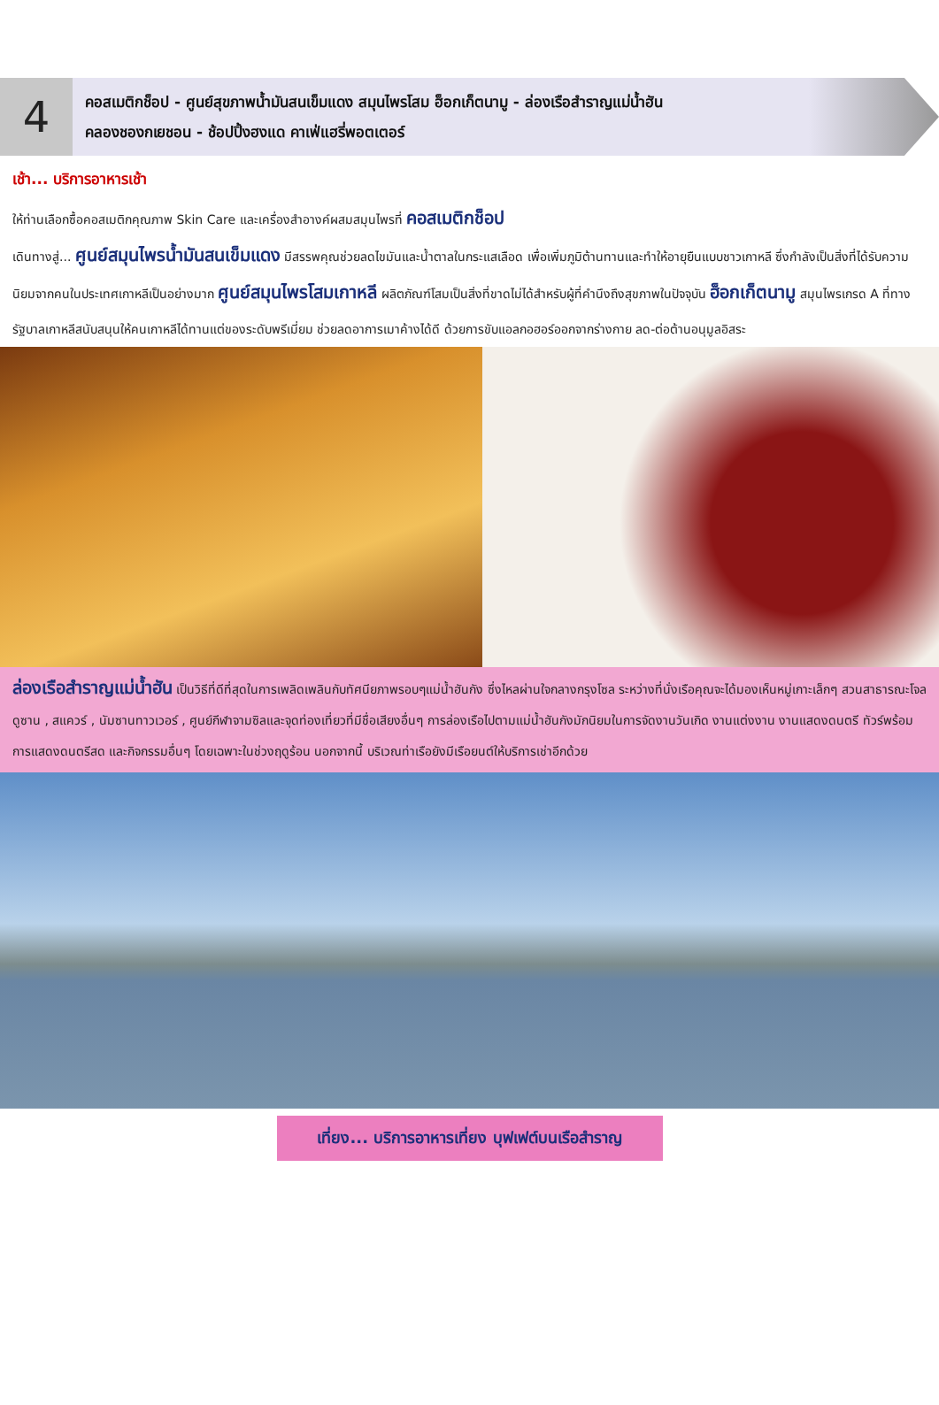4
คอสเมติกช็อป - ศูนย์สุขภาพน้ำมันสนเข็มแดง สมุนไพรโสม ฮ็อกเก็ตนามู - ล่องเรือสำราญแม่น้ำฮัน
คลองชองกเยชอน - ช้อปปิ้งฮงแด คาเฟ่แฮรี่พอตเตอร์
เช้า... บริการอาหารเช้า
ให้ท่านเลือกซื้อคอสเมติกคุณภาพ Skin Care และเครื่องสำอางค์ผสมสมุนไพรที่ คอสเมติกช็อป
เดินทางสู่... ศูนย์สมุนไพรน้ำมันสนเข็มแดง มีสรรพคุณช่วยลดไขมันและน้ำตาลในกระแสเลือด เพื่อเพิ่มภูมิต้านทานและทำให้อายุยืนแบบชาวเกาหลี ซึ่งกำลังเป็นสิ่งที่ได้รับความนิยมจากคนในประเทศเกาหลีเป็นอย่างมาก ศูนย์สมุนไพรโสมเกาหลี ผลิตภัณฑ์โสมเป็นสิ่งที่ขาดไม่ได้สำหรับผู้ที่คำนึงถึงสุขภาพในปัจจุบัน ฮ็อกเก็ตนามู สมุนไพรเกรด A ที่ทางรัฐบาลเกาหลีสนับสนุนให้คนเกาหลีได้ทานแต่ของระดับพรีเมี่ยม ช่วยลดอาการเมาค้างได้ดี ด้วยการขับแอลกอฮอร์ออกจากร่างกาย ลด-ต่อต้านอนุมูลอิสระ
ล่องเรือสำราญแม่น้ำฮัน เป็นวิธีที่ดีที่สุดในการเพลิดเพลินกับทัศนียภาพรอบๆแม่น้ำฮันกัง ซึ่งไหลผ่านใจกลางกรุงโซล ระหว่างที่นั่งเรือคุณจะได้มองเห็นหมู่เกาะเล็กๆ สวนสาธารณะโจลดูซาน , สแควร์ , นัมซานทาวเวอร์ , ศูนย์กีฬาจามซิลและจุดท่องเที่ยวที่มีชื่อเสียงอื่นๆ การล่องเรือไปตามแม่น้ำฮันกังมักนิยมในการจัดงานวันเกิด งานแต่งงาน งานแสดงดนตรี ทัวร์พร้อมการแสดงดนตรีสด และกิจกรรมอื่นๆ โดยเฉพาะในช่วงฤดูร้อน นอกจากนี้ บริเวณท่าเรือยังมีเรือยนต์ให้บริการเช่าอีกด้วย
เที่ยง... บริการอาหารเที่ยง บุฟเฟต์บนเรือสำราญ